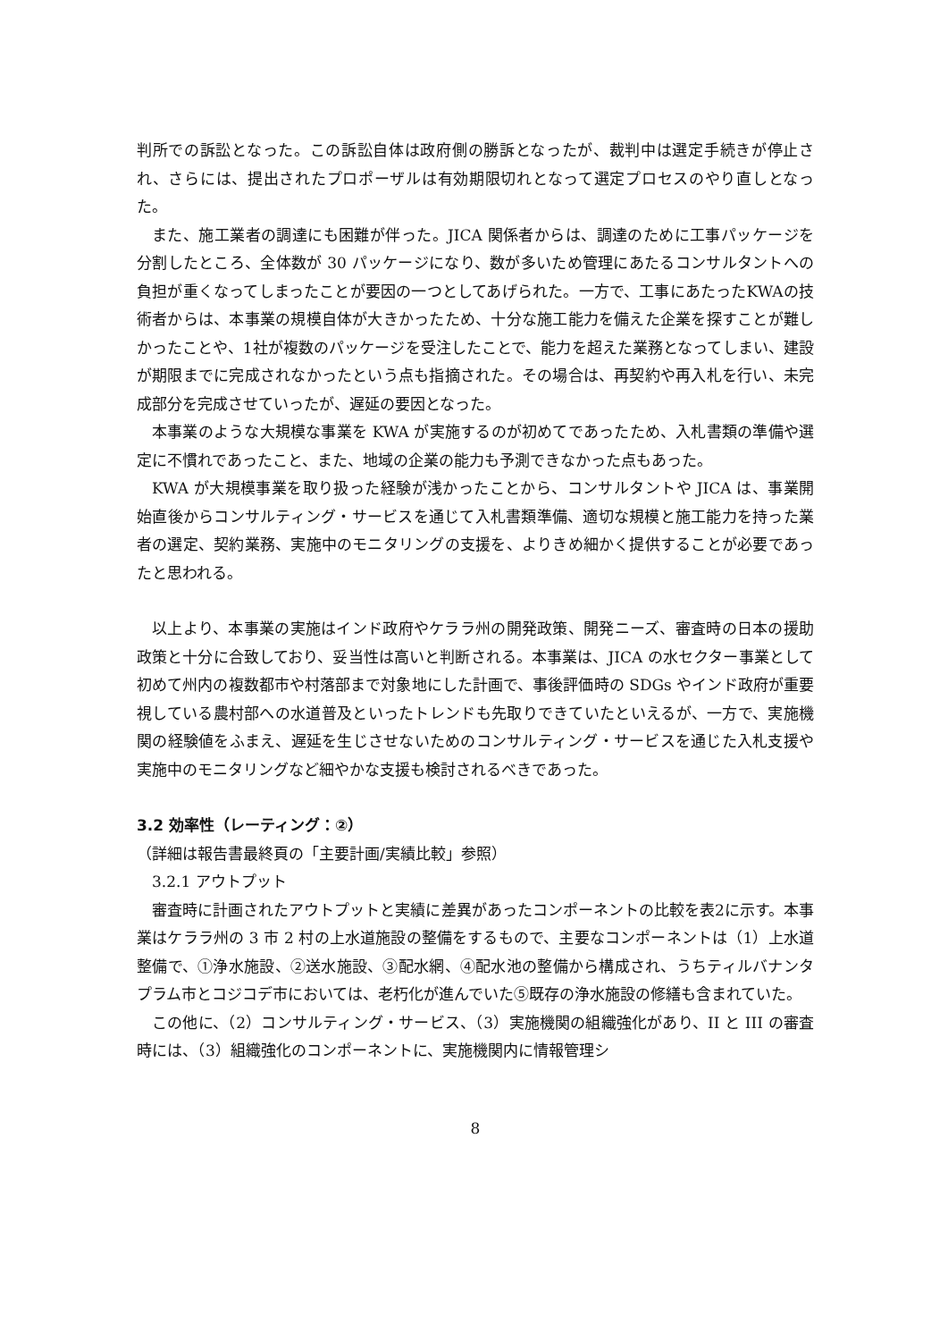判所での訴訟となった。この訴訟自体は政府側の勝訴となったが、裁判中は選定手続きが停止され、さらには、提出されたプロポーザルは有効期限切れとなって選定プロセスのやり直しとなった。
また、施工業者の調達にも困難が伴った。JICA 関係者からは、調達のために工事パッケージを分割したところ、全体数が 30 パッケージになり、数が多いため管理にあたるコンサルタントへの負担が重くなってしまったことが要因の一つとしてあげられた。一方で、工事にあたったKWAの技術者からは、本事業の規模自体が大きかったため、十分な施工能力を備えた企業を探すことが難しかったことや、1社が複数のパッケージを受注したことで、能力を超えた業務となってしまい、建設が期限までに完成されなかったという点も指摘された。その場合は、再契約や再入札を行い、未完成部分を完成させていったが、遅延の要因となった。
本事業のような大規模な事業を KWA が実施するのが初めてであったため、入札書類の準備や選定に不慣れであったこと、また、地域の企業の能力も予測できなかった点もあった。
KWA が大規模事業を取り扱った経験が浅かったことから、コンサルタントや JICA は、事業開始直後からコンサルティング・サービスを通じて入札書類準備、適切な規模と施工能力を持った業者の選定、契約業務、実施中のモニタリングの支援を、よりきめ細かく提供することが必要であったと思われる。
以上より、本事業の実施はインド政府やケララ州の開発政策、開発ニーズ、審査時の日本の援助政策と十分に合致しており、妥当性は高いと判断される。本事業は、JICA の水セクター事業として初めて州内の複数都市や村落部まで対象地にした計画で、事後評価時の SDGs やインド政府が重要視している農村部への水道普及といったトレンドも先取りできていたといえるが、一方で、実施機関の経験値をふまえ、遅延を生じさせないためのコンサルティング・サービスを通じた入札支援や実施中のモニタリングなど細やかな支援も検討されるべきであった。
3.2 効率性（レーティング：②）
（詳細は報告書最終頁の「主要計画/実績比較」参照）
　3.2.1 アウトプット
審査時に計画されたアウトプットと実績に差異があったコンポーネントの比較を表2に示す。本事業はケララ州の 3 市 2 村の上水道施設の整備をするもので、主要なコンポーネントは（1）上水道整備で、①浄水施設、②送水施設、③配水網、④配水池の整備から構成され、うちティルバナンタプラム市とコジコデ市においては、老朽化が進んでいた⑤既存の浄水施設の修繕も含まれていた。
この他に、（2）コンサルティング・サービス、（3）実施機関の組織強化があり、II と III の審査時には、（3）組織強化のコンポーネントに、実施機関内に情報管理シ
8